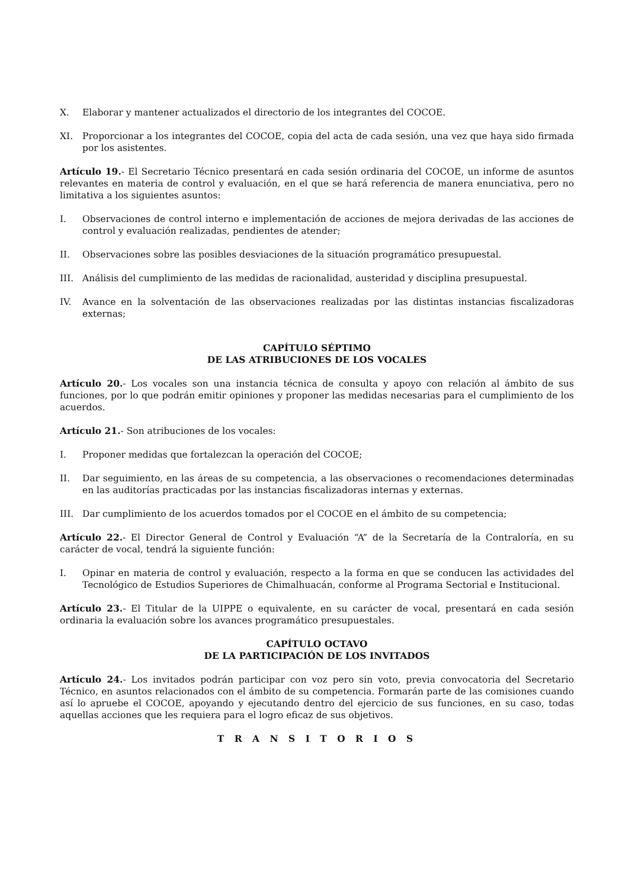X. Elaborar y mantener actualizados el directorio de los integrantes del COCOE.
XI. Proporcionar a los integrantes del COCOE, copia del acta de cada sesión, una vez que haya sido firmada por los asistentes.
Artículo 19.- El Secretario Técnico presentará en cada sesión ordinaria del COCOE, un informe de asuntos relevantes en materia de control y evaluación, en el que se hará referencia de manera enunciativa, pero no limitativa a los siguientes asuntos:
I. Observaciones de control interno e implementación de acciones de mejora derivadas de las acciones de control y evaluación realizadas, pendientes de atender;
II. Observaciones sobre las posibles desviaciones de la situación programático presupuestal.
III. Análisis del cumplimiento de las medidas de racionalidad, austeridad y disciplina presupuestal.
IV. Avance en la solventación de las observaciones realizadas por las distintas instancias fiscalizadoras externas;
CAPÍTULO SÉPTIMO
DE LAS ATRIBUCIONES DE LOS VOCALES
Artículo 20.- Los vocales son una instancia técnica de consulta y apoyo con relación al ámbito de sus funciones, por lo que podrán emitir opiniones y proponer las medidas necesarias para el cumplimiento de los acuerdos.
Artículo 21.- Son atribuciones de los vocales:
I. Proponer medidas que fortalezcan la operación del COCOE;
II. Dar seguimiento, en las áreas de su competencia, a las observaciones o recomendaciones determinadas en las auditorías practicadas por las instancias fiscalizadoras internas y externas.
III. Dar cumplimiento de los acuerdos tomados por el COCOE en el ámbito de su competencia;
Artículo 22.- El Director General de Control y Evaluación “A” de la Secretaría de la Contraloría, en su carácter de vocal, tendrá la siguiente función:
I. Opinar en materia de control y evaluación, respecto a la forma en que se conducen las actividades del Tecnológico de Estudios Superiores de Chimalhuacán, conforme al Programa Sectorial e Institucional.
Artículo 23.- El Titular de la UIPPE o equivalente, en su carácter de vocal, presentará en cada sesión ordinaria la evaluación sobre los avances programático presupuestales.
CAPÍTULO OCTAVO
DE LA PARTICIPACIÓN DE LOS INVITADOS
Artículo 24.- Los invitados podrán participar con voz pero sin voto, previa convocatoria del Secretario Técnico, en asuntos relacionados con el ámbito de su competencia. Formarán parte de las comisiones cuando así lo apruebe el COCOE, apoyando y ejecutando dentro del ejercicio de sus funciones, en su caso, todas aquellas acciones que les requiera para el logro eficaz de sus objetivos.
T R A N S I T O R I O S